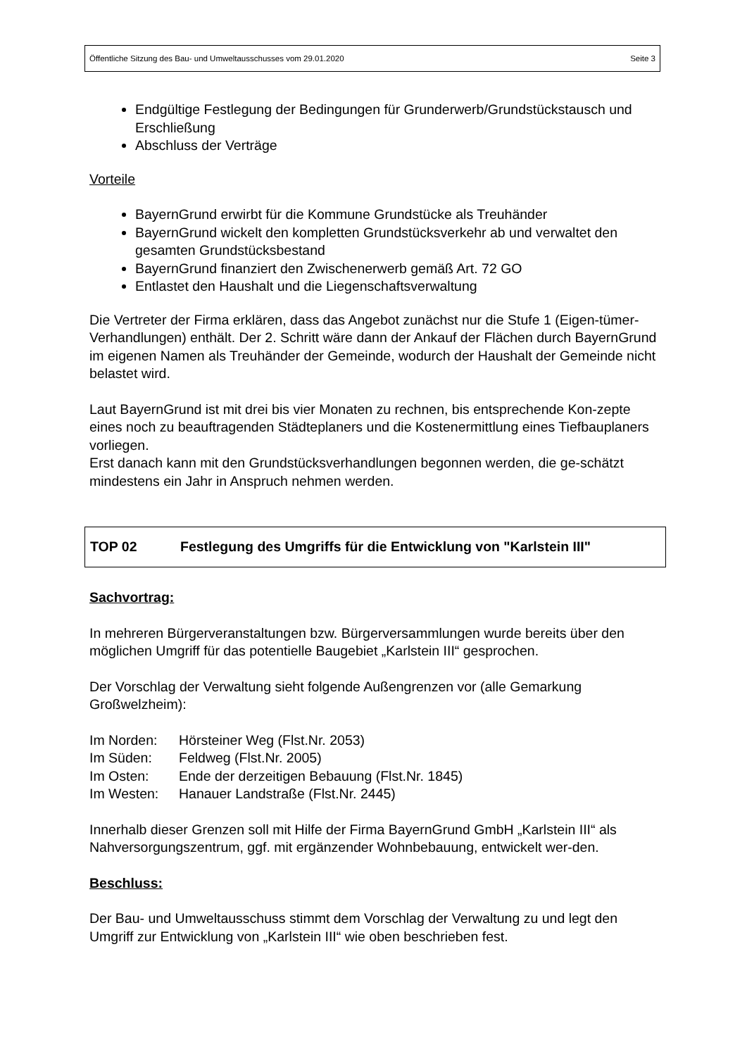Öffentliche Sitzung des Bau- und Umweltausschusses vom 29.01.2020 Seite 3
Endgültige Festlegung der Bedingungen für Grunderwerb/Grundstückstausch und Erschließung
Abschluss der Verträge
Vorteile
BayernGrund erwirbt für die Kommune Grundstücke als Treuhänder
BayernGrund wickelt den kompletten Grundstücksverkehr ab und verwaltet den gesamten Grundstücksbestand
BayernGrund finanziert den Zwischenerwerb gemäß Art. 72 GO
Entlastet den Haushalt und die Liegenschaftsverwaltung
Die Vertreter der Firma erklären, dass das Angebot zunächst nur die Stufe 1 (Eigen-tümer-Verhandlungen) enthält. Der 2. Schritt wäre dann der Ankauf der Flächen durch BayernGrund im eigenen Namen als Treuhänder der Gemeinde, wodurch der Haushalt der Gemeinde nicht belastet wird.
Laut BayernGrund ist mit drei bis vier Monaten zu rechnen, bis entsprechende Kon-zepte eines noch zu beauftragenden Städteplaners und die Kostenermittlung eines Tiefbauplaners vorliegen.
Erst danach kann mit den Grundstücksverhandlungen begonnen werden, die ge-schätzt mindestens ein Jahr in Anspruch nehmen werden.
TOP 02 Festlegung des Umgriffs für die Entwicklung von "Karlstein III"
Sachvortrag:
In mehreren Bürgerveranstaltungen bzw. Bürgerversammlungen wurde bereits über den möglichen Umgriff für das potentielle Baugebiet „Karlstein III“ gesprochen.
Der Vorschlag der Verwaltung sieht folgende Außengrenzen vor (alle Gemarkung Großwelzheim):
| Im Norden: | Hörsteiner Weg (Flst.Nr. 2053) |
| Im Süden: | Feldweg (Flst.Nr. 2005) |
| Im Osten: | Ende der derzeitigen Bebauung (Flst.Nr. 1845) |
| Im Westen: | Hanauer Landstraße (Flst.Nr. 2445) |
Innerhalb dieser Grenzen soll mit Hilfe der Firma BayernGrund GmbH „Karlstein III“ als Nahversorgungszentrum, ggf. mit ergänzender Wohnbebauung, entwickelt wer-den.
Beschluss:
Der Bau- und Umweltausschuss stimmt dem Vorschlag der Verwaltung zu und legt den Umgriff zur Entwicklung von „Karlstein III“ wie oben beschrieben fest.